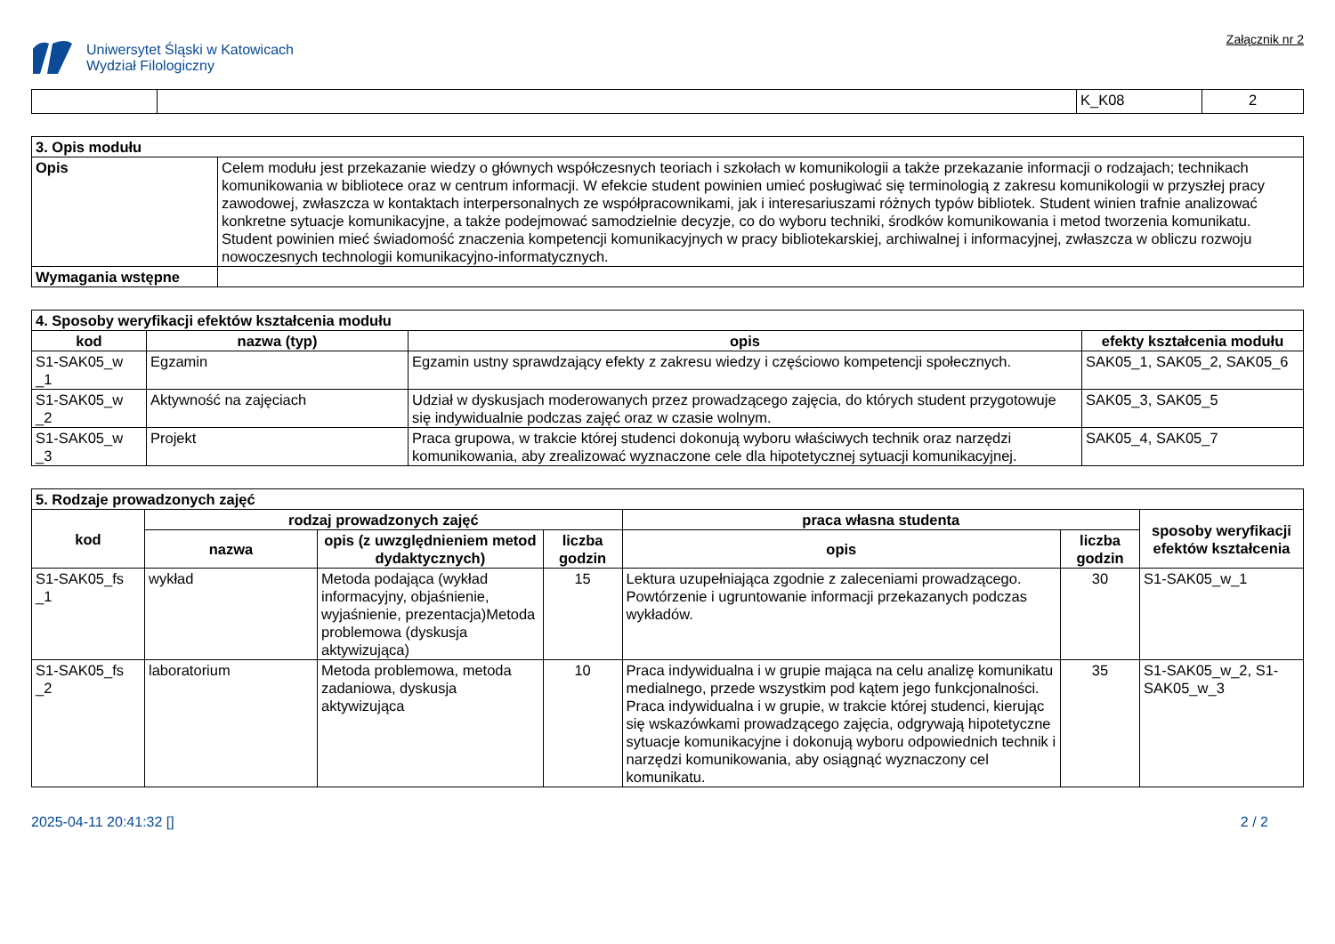Uniwersytet Śląski w Katowicach
Wydział Filologiczny
Załącznik nr 2
| | | K_K08 | 2 |
| 3. Opis modułu | |
| Opis | Celem modułu jest przekazanie wiedzy o głównych współczesnych teoriach i szkołach w komunikologii a także przekazanie informacji o rodzajach; technikach komunikowania w bibliotece oraz w centrum informacji. W efekcie student powinien umieć posługiwać się terminologią z zakresu komunikologii w przyszłej pracy zawodowej, zwłaszcza w kontaktach interpersonalnych ze współpracownikami, jak i interesariuszami różnych typów bibliotek. Student winien trafnie analizować konkretne sytuacje komunikacyjne, a także podejmować samodzielnie decyzje, co do wyboru techniki, środków komunikowania i metod tworzenia komunikatu. Student powinien mieć świadomość znaczenia kompetencji komunikacyjnych w pracy bibliotekarskiej, archiwalnej i informacyjnej, zwłaszcza w obliczu rozwoju nowoczesnych technologii komunikacyjno-informatycznych. |
| Wymagania wstępne | |
| 4. Sposoby weryfikacji efektów kształcenia modułu | | | |
| kod | nazwa (typ) | opis | efekty kształcenia modułu |
| S1-SAK05_w _1 | Egzamin | Egzamin ustny sprawdzający efekty z zakresu wiedzy i częściowo kompetencji społecznych. | SAK05_1, SAK05_2, SAK05_6 |
| S1-SAK05_w _2 | Aktywność na zajęciach | Udział w dyskusjach moderowanych przez prowadzącego zajęcia, do których student przygotowuje się indywidualnie podczas zajęć oraz w czasie wolnym. | SAK05_3, SAK05_5 |
| S1-SAK05_w _3 | Projekt | Praca grupowa, w trakcie której studenci dokonują wyboru właściwych technik oraz narzędzi komunikowania, aby zrealizować wyznaczone cele dla hipotetycznej sytuacji komunikacyjnej. | SAK05_4, SAK05_7 |
| 5. Rodzaje prowadzonych zajęć | | | | | | |
| kod | rodzaj prowadzonych zajęć | | | praca własna studenta | | sposoby weryfikacji efektów kształcenia |
| | nazwa | opis (z uwzględnieniem metod dydaktycznych) | liczba godzin | opis | liczba godzin | |
| S1-SAK05_fs _1 | wykład | Metoda podająca (wykład informacyjny, objaśnienie, wyjaśnienie, prezentacja)Metoda problemowa (dyskusja aktywizująca) | 15 | Lektura uzupełniająca zgodnie z zaleceniami prowadzącego. Powtórzenie i ugruntowanie informacji przekazanych podczas wykładów. | 30 | S1-SAK05_w_1 |
| S1-SAK05_fs _2 | laboratorium | Metoda problemowa, metoda zadaniowa, dyskusja aktywizująca | 10 | Praca indywidualna i w grupie mająca na celu analizę komunikatu medialnego, przede wszystkim pod kątem jego funkcjonalności. Praca indywidualna i w grupie, w trakcie której studenci, kierując się wskazówkami prowadzącego zajęcia, odgrywają hipotetyczne sytuacje komunikacyjne i dokonują wyboru odpowiednich technik i narzędzi komunikowania, aby osiągnąć wyznaczony cel komunikatu. | 35 | S1-SAK05_w_2, S1-SAK05_w_3 |
2025-04-11 20:41:32 [] 2 / 2